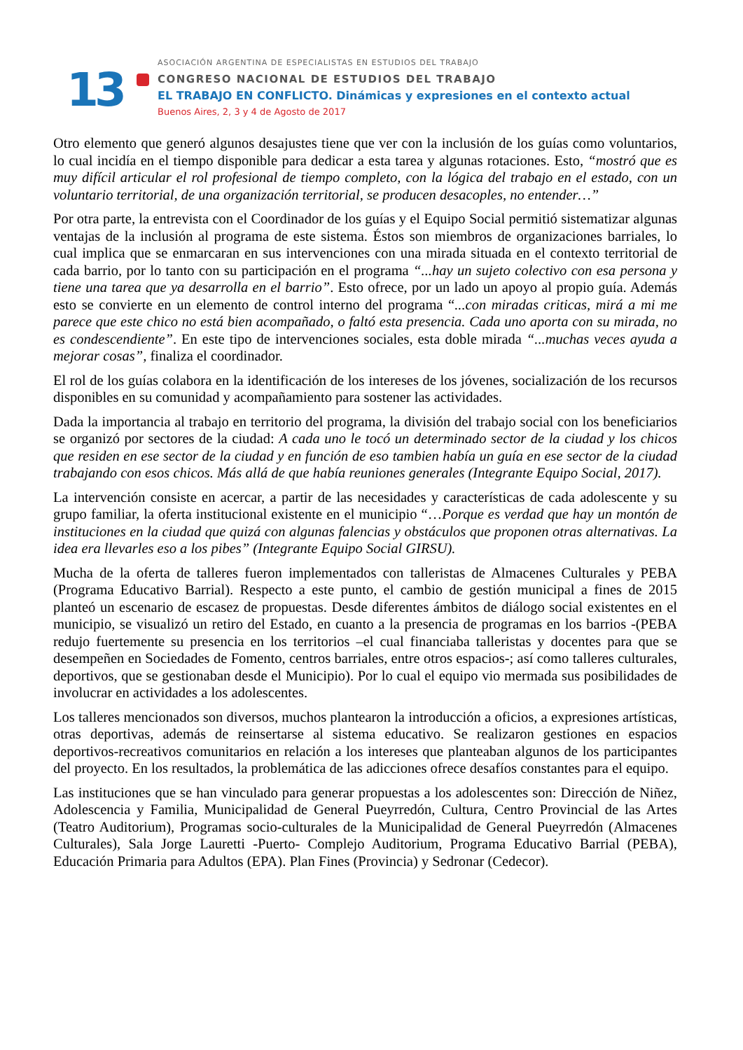13
ASOCIACIÓN ARGENTINA DE ESPECIALISTAS EN ESTUDIOS DEL TRABAJO
CONGRESO NACIONAL DE ESTUDIOS DEL TRABAJO
EL TRABAJO EN CONFLICTO. Dinámicas y expresiones en el contexto actual
Buenos Aires, 2, 3 y 4 de Agosto de 2017
Otro elemento que generó algunos desajustes tiene que ver con la inclusión de los guías como voluntarios, lo cual incidía en el tiempo disponible para dedicar a esta tarea y algunas rotaciones. Esto, “mostró que es muy difícil articular el rol profesional de tiempo completo, con la lógica del trabajo en el estado, con un voluntario territorial, de una organización territorial, se producen desacoples, no entender…”
Por otra parte, la entrevista con el Coordinador de los guías y el Equipo Social permitió sistematizar algunas ventajas de la inclusión al programa de este sistema. Éstos son miembros de organizaciones barriales, lo cual implica que se enmarcaran en sus intervenciones con una mirada situada en el contexto territorial de cada barrio, por lo tanto con su participación en el programa “...hay un sujeto colectivo con esa persona y tiene una tarea que ya desarrolla en el barrio”. Esto ofrece, por un lado un apoyo al propio guía. Además esto se convierte en un elemento de control interno del programa “...con miradas criticas, mirá a mi me parece que este chico no está bien acompañado, o faltó esta presencia. Cada uno aporta con su mirada, no es condescendiente”. En este tipo de intervenciones sociales, esta doble mirada “...muchas veces ayuda a mejorar cosas”, finaliza el coordinador.
El rol de los guías colabora en la identificación de los intereses de los jóvenes, socialización de los recursos disponibles en su comunidad y acompañamiento para sostener las actividades.
Dada la importancia al trabajo en territorio del programa, la división del trabajo social con los beneficiarios se organizó por sectores de la ciudad: A cada uno le tocó un determinado sector de la ciudad y los chicos que residen en ese sector de la ciudad y en función de eso tambien había un guía en ese sector de la ciudad trabajando con esos chicos. Más allá de que había reuniones generales (Integrante Equipo Social, 2017).
La intervención consiste en acercar, a partir de las necesidades y características de cada adolescente y su grupo familiar, la oferta institucional existente en el municipio “…Porque es verdad que hay un montón de instituciones en la ciudad que quizá con algunas falencias y obstáculos que proponen otras alternativas. La idea era llevarles eso a los pibes” (Integrante Equipo Social GIRSU).
Mucha de la oferta de talleres fueron implementados con talleristas de Almacenes Culturales y PEBA (Programa Educativo Barrial). Respecto a este punto, el cambio de gestión municipal a fines de 2015 planteó un escenario de escasez de propuestas. Desde diferentes ámbitos de diálogo social existentes en el municipio, se visualizó un retiro del Estado, en cuanto a la presencia de programas en los barrios -(PEBA redujo fuertemente su presencia en los territorios –el cual financiaba talleristas y docentes para que se desempeñen en Sociedades de Fomento, centros barriales, entre otros espacios-; así como talleres culturales, deportivos, que se gestionaban desde el Municipio). Por lo cual el equipo vio mermada sus posibilidades de involucrar en actividades a los adolescentes.
Los talleres mencionados son diversos, muchos plantearon la introducción a oficios, a expresiones artísticas, otras deportivas, además de reinsertarse al sistema educativo. Se realizaron gestiones en espacios deportivos-recreativos comunitarios en relación a los intereses que planteaban algunos de los participantes del proyecto. En los resultados, la problemática de las adicciones ofrece desafíos constantes para el equipo.
Las instituciones que se han vinculado para generar propuestas a los adolescentes son: Dirección de Niñez, Adolescencia y Familia, Municipalidad de General Pueyrredón, Cultura, Centro Provincial de las Artes (Teatro Auditorium), Programas socio-culturales de la Municipalidad de General Pueyrredón (Almacenes Culturales), Sala Jorge Lauretti -Puerto- Complejo Auditorium, Programa Educativo Barrial (PEBA), Educación Primaria para Adultos (EPA). Plan Fines (Provincia) y Sedronar (Cedecor).